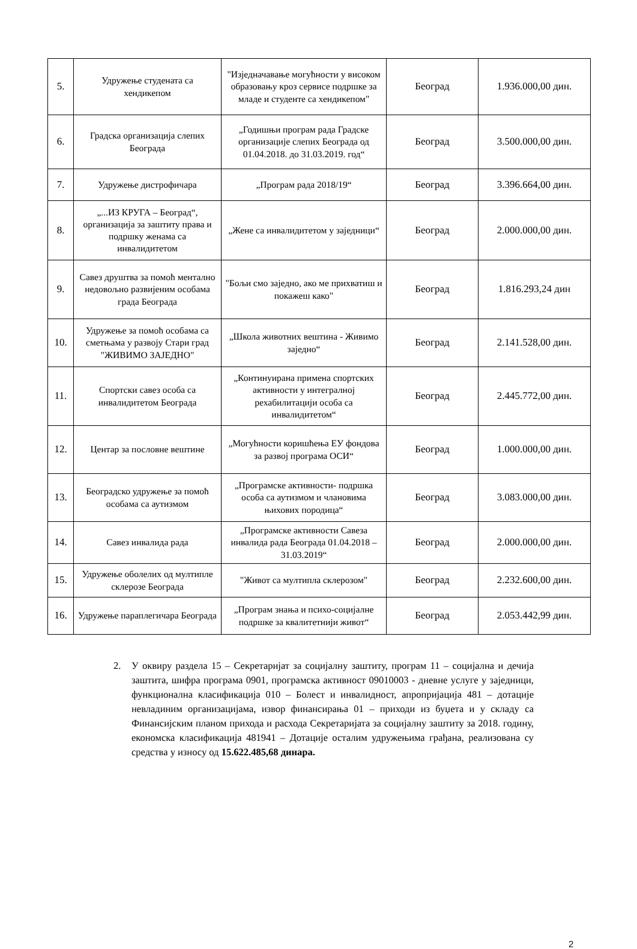| 5. | Удружење студената са хендикепом | "Изједначавање могућности у високом образовању кроз сервисе подршке за младе и студенте са хендикепом" | Београд | 1.936.000,00 дин. |
| 6. | Градска организација слепих Београда | „Годишњи програм рада Градске организације слепих Београда од 01.04.2018. до 31.03.2019. год“ | Београд | 3.500.000,00 дин. |
| 7. | Удружење дистрофичара | „Програм рада 2018/19“ | Београд | 3.396.664,00 дин. |
| 8. | „...ИЗ КРУГА – Београд“, организација за заштиту права и подршку женама са инвалидитетом | „Жене са инвалидитетом у заједници“ | Београд | 2.000.000,00 дин. |
| 9. | Савез друштва за помоћ ментално недовољно развијеним особама града Београда | "Бољи смо заједно, ако ме прихватиш и покажеш како" | Београд | 1.816.293,24 дин |
| 10. | Удружење за помоћ особама са сметњама у развоју Стари град "ЖИВИМО ЗАЈЕДНО" | „Школа животних вештина - Живимо заједно“ | Београд | 2.141.528,00 дин. |
| 11. | Спортски савез особа са инвалидитетом Београда | „Континуирана примена спортских активности у интегралној рехабилитацији особа са инвалидитетом“ | Београд | 2.445.772,00 дин. |
| 12. | Центар за пословне вештине | „Могућности коришћења ЕУ фондова за развој програма ОСИ“ | Београд | 1.000.000,00 дин. |
| 13. | Београдско удружење за помоћ особама са аутизмом | „Програмске активности- подршка особа са аутизмом и члановима њихових породица“ | Београд | 3.083.000,00 дин. |
| 14. | Савез инвалида рада | „Програмске активности Савеза инвалида рада Београда 01.04.2018 – 31.03.2019“ | Београд | 2.000.000,00 дин. |
| 15. | Удружење оболелих од мултипле склерозе Београда | "Живот са мултипла склерозом" | Београд | 2.232.600,00 дин. |
| 16. | Удружење параплегичара Београда | „Програм знања и психо-социјалне подршке за квалитетнији живот“ | Београд | 2.053.442,99 дин. |
2. У оквиру раздела 15 – Секретаријат за социјалну заштиту, програм 11 – социјална и дечија заштита, шифра програма 0901, програмска активност 09010003 - дневне услуге у заједници, функционална класификација 010 – Болест и инвалидност, апропријација 481 – дотације невладиним организацијама, извор финансирања 01 – приходи из буџета и у складу са Финансијским планом прихода и расхода Секретаријата за социјалну заштиту за 2018. годину, економска класификација 481941 – Дотације осталим удружењима грађана, реализована су средства у износу од 15.622.485,68 динара.
2